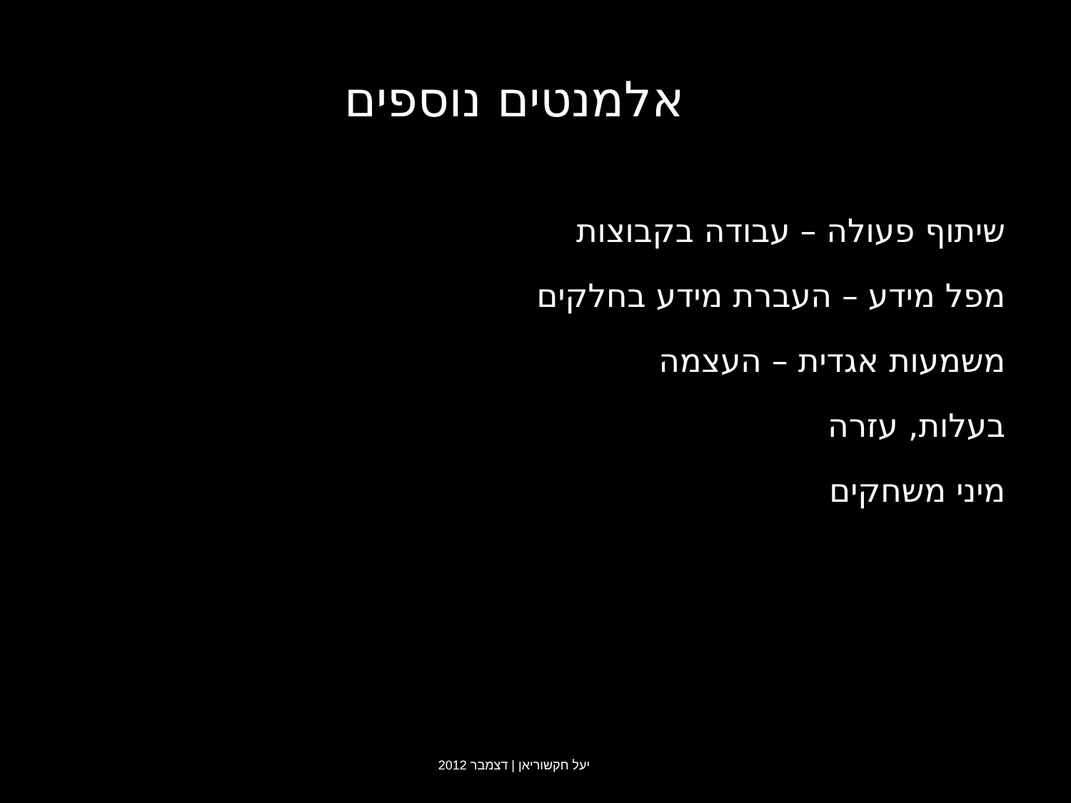אלמנטים נוספים
שיתוף פעולה – עבודה בקבוצות
מפל מידע – העברת מידע בחלקים
משמעות אגדית – העצמה
בעלות, עזרה
מיני משחקים
יעל חקשוריאן | דצמבר 2012